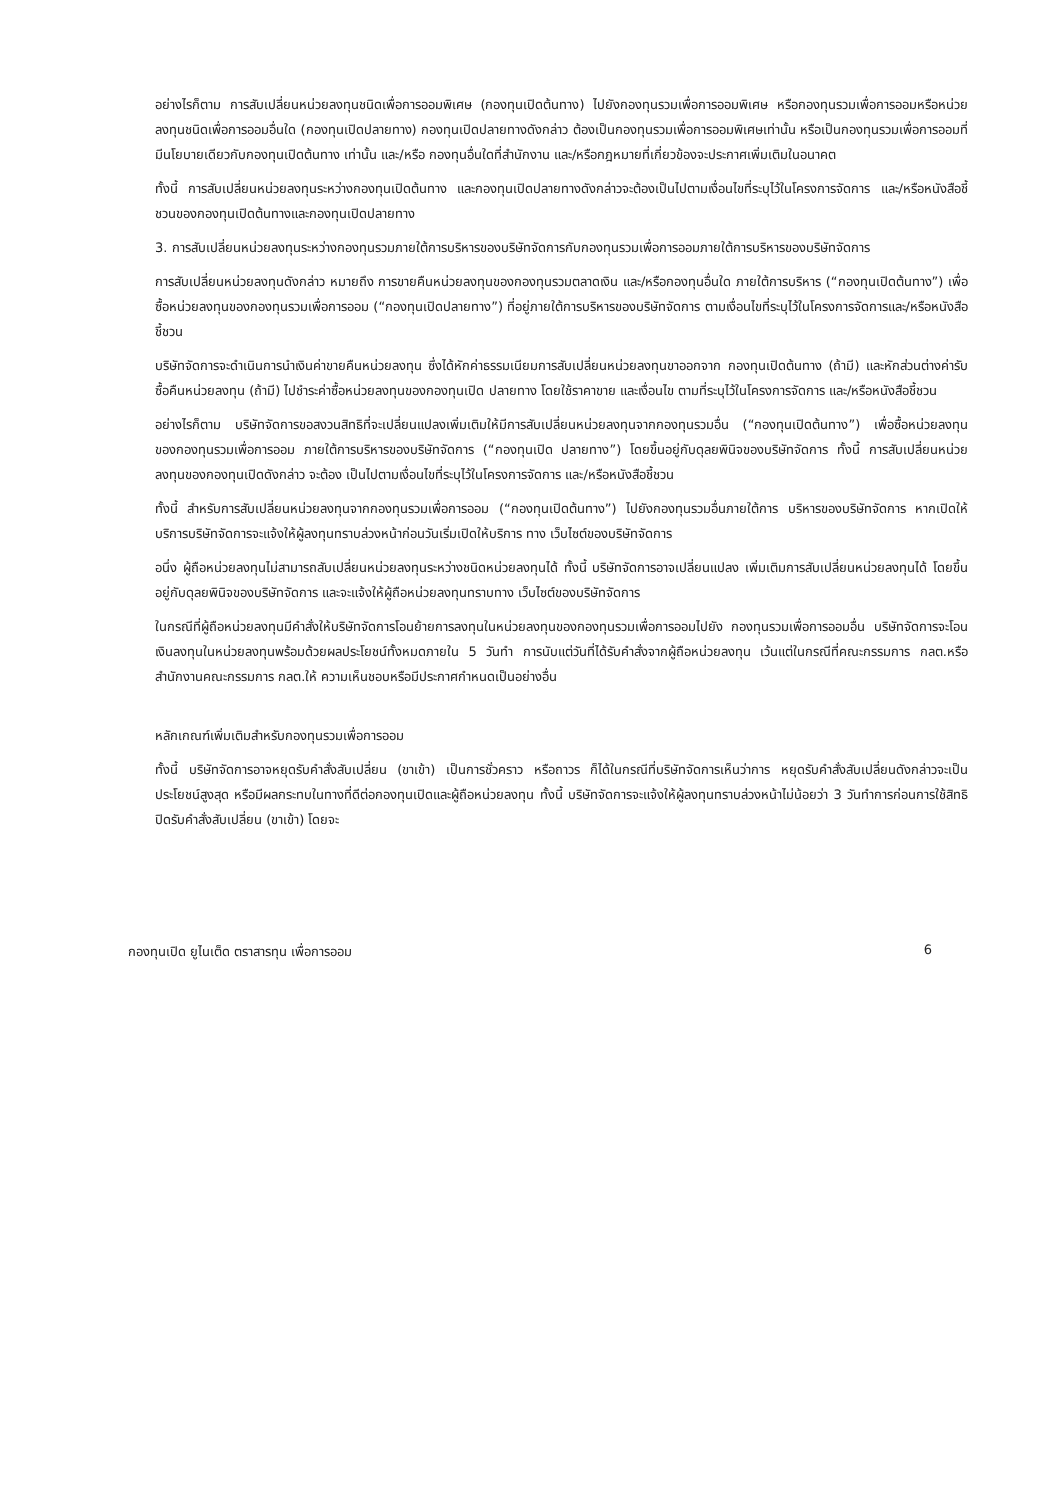อย่างไรก็ตาม การสับเปลี่ยนหน่วยลงทุนชนิดเพื่อการออมพิเศษ (กองทุนเปิดต้นทาง) ไปยังกองทุนรวมเพื่อการออมพิเศษ หรือกองทุนรวมเพื่อการออมหรือหน่วยลงทุนชนิดเพื่อการออมอื่นใด (กองทุนเปิดปลายทาง) กองทุนเปิดปลายทางดังกล่าว ต้องเป็นกองทุนรวมเพื่อการออมพิเศษเท่านั้น หรือเป็นกองทุนรวมเพื่อการออมที่มีนโยบายเดียวกับกองทุนเปิดต้นทาง เท่านั้น และ/หรือ กองทุนอื่นใดที่สำนักงาน และ/หรือกฎหมายที่เกี่ยวข้องจะประกาศเพิ่มเติมในอนาคต
ทั้งนี้ การสับเปลี่ยนหน่วยลงทุนระหว่างกองทุนเปิดต้นทาง และกองทุนเปิดปลายทางดังกล่าวจะต้องเป็นไปตามเงื่อนไขที่ระบุไว้ในโครงการจัดการ และ/หรือหนังสือชี้ชวนของกองทุนเปิดต้นทางและกองทุนเปิดปลายทาง
3. การสับเปลี่ยนหน่วยลงทุนระหว่างกองทุนรวมภายใต้การบริหารของบริษัทจัดการกับกองทุนรวมเพื่อการออมภายใต้การบริหารของบริษัทจัดการ
การสับเปลี่ยนหน่วยลงทุนดังกล่าว หมายถึง การขายคืนหน่วยลงทุนของกองทุนรวมตลาดเงิน และ/หรือกองทุนอื่นใด ภายใต้การบริหาร (“กองทุนเปิดต้นทาง”) เพื่อซื้อหน่วยลงทุนของกองทุนรวมเพื่อการออม (“กองทุนเปิดปลายทาง”) ที่อยู่ภายใต้การบริหารของบริษัทจัดการ ตามเงื่อนไขที่ระบุไว้ในโครงการจัดการและ/หรือหนังสือชี้ชวน
บริษัทจัดการจะดำเนินการนำเงินค่าขายคืนหน่วยลงทุน ซึ่งได้หักค่าธรรมเนียมการสับเปลี่ยนหน่วยลงทุนขาออกจาก กองทุนเปิดต้นทาง (ถ้ามี) และหักส่วนต่างค่ารับซื้อคืนหน่วยลงทุน (ถ้ามี) ไปชำระค่าซื้อหน่วยลงทุนของกองทุนเปิด ปลายทาง โดยใช้ราคาขาย และเงื่อนไข ตามที่ระบุไว้ในโครงการจัดการ และ/หรือหนังสือชี้ชวน
อย่างไรก็ตาม บริษัทจัดการขอสงวนสิทธิที่จะเปลี่ยนแปลงเพิ่มเติมให้มีการสับเปลี่ยนหน่วยลงทุนจากกองทุนรวมอื่น (“กองทุนเปิดต้นทาง”) เพื่อซื้อหน่วยลงทุนของกองทุนรวมเพื่อการออม ภายใต้การบริหารของบริษัทจัดการ (“กองทุนเปิด ปลายทาง”) โดยขึ้นอยู่กับดุลยพินิจของบริษัทจัดการ ทั้งนี้ การสับเปลี่ยนหน่วยลงทุนของกองทุนเปิดดังกล่าว จะต้อง เป็นไปตามเงื่อนไขที่ระบุไว้ในโครงการจัดการ และ/หรือหนังสือชี้ชวน
ทั้งนี้ สำหรับการสับเปลี่ยนหน่วยลงทุนจากกองทุนรวมเพื่อการออม (“กองทุนเปิดต้นทาง”) ไปยังกองทุนรวมอื่นภายใต้การ บริหารของบริษัทจัดการ หากเปิดให้บริการบริษัทจัดการจะแจ้งให้ผู้ลงทุนทราบล่วงหน้าก่อนวันเริ่มเปิดให้บริการ ทาง เว็บไซต์ของบริษัทจัดการ
อนึ่ง ผู้ถือหน่วยลงทุนไม่สามารถสับเปลี่ยนหน่วยลงทุนระหว่างชนิดหน่วยลงทุนได้ ทั้งนี้ บริษัทจัดการอาจเปลี่ยนแปลง เพิ่มเติมการสับเปลี่ยนหน่วยลงทุนได้ โดยขึ้นอยู่กับดุลยพินิจของบริษัทจัดการ และจะแจ้งให้ผู้ถือหน่วยลงทุนทราบทาง เว็บไซต์ของบริษัทจัดการ
ในกรณีที่ผู้ถือหน่วยลงทุนมีคำสั่งให้บริษัทจัดการโอนย้ายการลงทุนในหน่วยลงทุนของกองทุนรวมเพื่อการออมไปยัง กองทุนรวมเพื่อการออมอื่น บริษัทจัดการจะโอนเงินลงทุนในหน่วยลงทุนพร้อมด้วยผลประโยชน์ทั้งหมดภายใน 5 วันทำ การนับแต่วันที่ได้รับคำสั่งจากผู้ถือหน่วยลงทุน เว้นแต่ในกรณีที่คณะกรรมการ กลต.หรือสำนักงานคณะกรรมการ กลต.ให้ ความเห็นชอบหรือมีประกาศกำหนดเป็นอย่างอื่น
หลักเกณฑ์เพิ่มเติมสำหรับกองทุนรวมเพื่อการออม
ทั้งนี้ บริษัทจัดการอาจหยุดรับคำสั่งสับเปลี่ยน (ขาเข้า) เป็นการชั่วคราว หรือถาวร ก็ได้ในกรณีที่บริษัทจัดการเห็นว่าการ หยุดรับคำสั่งสับเปลี่ยนดังกล่าวจะเป็นประโยชน์สูงสุด หรือมีผลกระทบในทางที่ดีต่อกองทุนเปิดและผู้ถือหน่วยลงทุน ทั้งนี้ บริษัทจัดการจะแจ้งให้ผู้ลงทุนทราบล่วงหน้าไม่น้อยว่า 3 วันทำการก่อนการใช้สิทธิปิดรับคำสั่งสับเปลี่ยน (ขาเข้า) โดยจะ
กองทุนเปิด ยูไนเต็ด ตราสารทุน เพื่อการออม 6